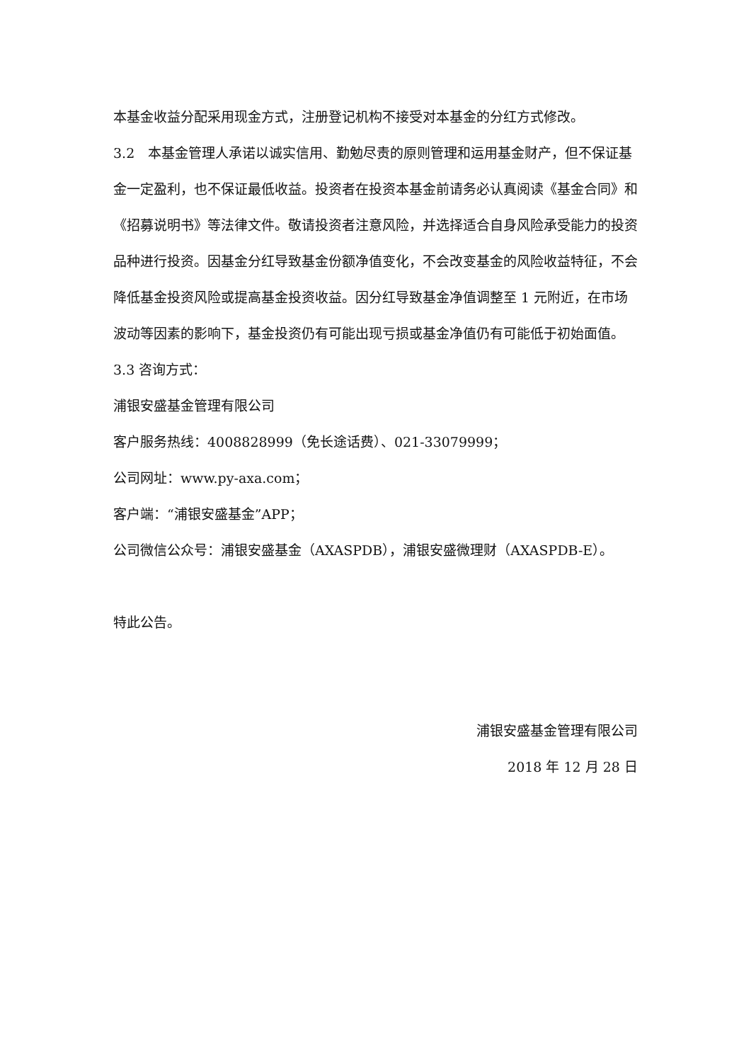本基金收益分配采用现金方式，注册登记机构不接受对本基金的分红方式修改。
3.2　本基金管理人承诺以诚实信用、勤勉尽责的原则管理和运用基金财产，但不保证基金一定盈利，也不保证最低收益。投资者在投资本基金前请务必认真阅读《基金合同》和《招募说明书》等法律文件。敬请投资者注意风险，并选择适合自身风险承受能力的投资品种进行投资。因基金分红导致基金份额净值变化，不会改变基金的风险收益特征，不会降低基金投资风险或提高基金投资收益。因分红导致基金净值调整至 1 元附近，在市场波动等因素的影响下，基金投资仍有可能出现亏损或基金净值仍有可能低于初始面值。
3.3 咨询方式：
浦银安盛基金管理有限公司
客户服务热线：4008828999（免长途话费）、021-33079999；
公司网址：www.py-axa.com；
客户端：“浦银安盛基金”APP；
公司微信公众号：浦银安盛基金（AXASPDB），浦银安盛微理财（AXASPDB-E）。
特此公告。
浦银安盛基金管理有限公司
2018 年 12 月 28 日